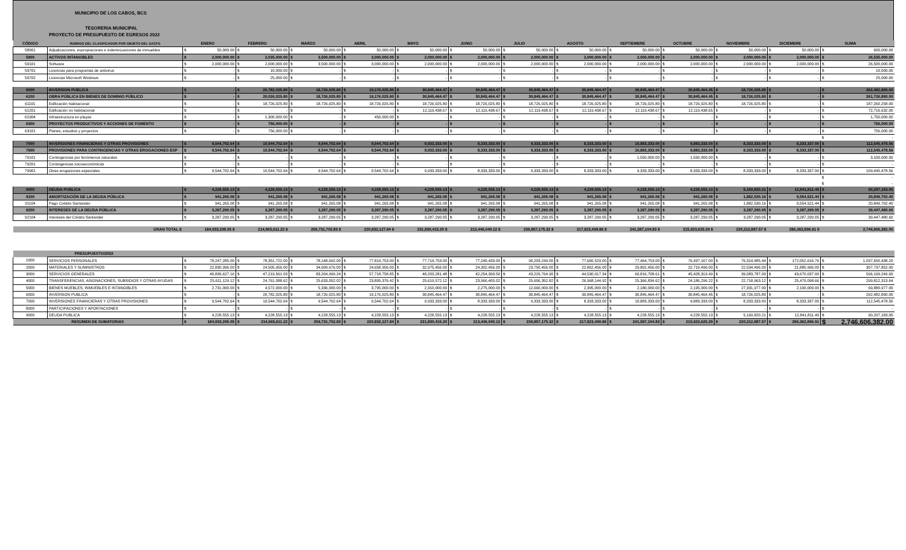MUNICIPIO DE LOS CABOS, BCS
TESORERIA MUNICIPAL
PROYECTO DE PRESUPUESTO DE EGRESOS 2022
| CÓDIGO | RUBROS DEL CLASIFICADOR POR OBJETO DEL GASTO | ENERO | FEBRERO | MARZO | ABRIL | MAYO | JUNIO | JULIO | AGOSTO | SEPTIEMBRE | OCTUBRE | NOVIEMBRE | DICIEMBRE | SUMA |
| --- | --- | --- | --- | --- | --- | --- | --- | --- | --- | --- | --- | --- | --- | --- |
| 58901 | Adjudicaciones, expropiaciones e indemnizaciones de inmuebles | $ 50,000.00 | $ 50,000.00 | $ 50,000.00 | $ 50,000.00 | $ 50,000.00 | $ 50,000.00 | $ 50,000.00 | $ 50,000.00 | $ 50,000.00 | $ 50,000.00 | $ 50,000.00 | $ 50,000.00 | $ 600,000.00 |
| 5900 | ACTIVOS INTANGIBLES | $ 2,000,000.00 | $ 2,035,000.00 | $ 3,500,000.00 | $ 3,000,000.00 | $ 2,000,000.00 | $ 2,000,000.00 | $ 2,000,000.00 | $ 2,000,000.00 | $ 2,000,000.00 | $ 2,000,000.00 | $ 2,000,000.00 | $ 2,000,000.00 | $ 26,535,000.00 |
| 59101 | Software | $ 2,000,000.00 | $ 2,000,000.00 | $ 3,500,000.00 | $ 3,000,000.00 | $ 2,000,000.00 | $ 2,000,000.00 | $ 2,000,000.00 | $ 2,000,000.00 | $ 2,000,000.00 | $ 2,000,000.00 | $ 2,000,000.00 | $ 2,000,000.00 | $ 26,500,000.00 |
| 59701 | Licencias para programas de antivirus | $ - | $ 10,000.00 | $ - | $ - | $ - | $ - | $ - | $ - | $ - | $ - | $ - | $ - | $ 10,000.00 |
| 59702 | Licencias Microsoft Windows | $ - | $ 25,000.00 | $ - | $ - | $ - | $ - | $ - | $ - | $ - | $ - | $ - | $ - | $ 25,000.00 |
| 6000 | INVERSION PUBLICA | $ - | $ 20,782,025.80 | $ 18,726,025.80 | $ 19,176,025.80 | $ 30,845,464.47 | $ 30,845,464.47 | $ 30,845,464.47 | $ 30,845,464.47 | $ 30,845,464.47 | $ 30,845,464.45 | $ 18,726,025.80 | $ - | $ 262,482,890.00 |
| 6100 | OBRA PÚBLICA EN BIENES DE DOMINIO PÚBLICO | $ - | $ 20,026,025.80 | $ 18,726,025.80 | $ 19,176,025.80 | $ 30,845,464.47 | $ 30,845,464.47 | $ 30,845,464.47 | $ 30,845,464.47 | $ 30,845,464.47 | $ 30,845,464.45 | $ 18,726,025.80 | $ - | $ 261,726,890.00 |
| 61101 | Edificación habitacional | $ - | $ 18,726,025.80 | $ 18,726,025.80 | $ 18,726,025.80 | $ 18,726,025.80 | $ 18,726,025.80 | $ 18,726,025.80 | $ 18,726,025.80 | $ 18,726,025.80 | $ 18,726,025.80 | $ 18,726,025.80 | $ - | $ 187,260,258.00 |
| 61201 | Edificación no habitacional | $ - | $ - | $ - | $ - | $ 12,119,438.67 | $ 12,119,438.67 | $ 12,119,438.67 | $ 12,119,438.67 | $ 12,119,438.67 | $ 12,119,438.65 | $ - | $ - | $ 72,716,632.00 |
| 61904 | Infraestructura en playas | $ - | $ 1,300,000.00 | $ - | $ 450,000.00 | $ - | $ - | $ - | $ - | $ - | $ - | $ - | $ - | $ 1,750,000.00 |
| 6300 | PROYECTOS PRODUCTIVOS Y ACCIONES DE FOMENTO | $ - | $ 756,000.00 | $ - | $ - | $ - | $ - | $ - | $ - | $ - | $ - | $ - | $ - | $ 756,000.00 |
| 63101 | Planes, estudios y proyectos | $ - | $ 756,000.00 | $ - | $ - | $ - | $ - | $ - | $ - | $ - | $ - | $ - | $ - | $ 756,000.00 |
| | | | | | | | | | | | | | | $ - |
| 7000 | INVERSIONES FINANCIERAS Y OTRAS PROVISIONES | $ 9,544,702.64 | $ 10,544,702.64 | $ 9,544,702.64 | $ 9,544,702.64 | $ 9,933,333.00 | $ 8,333,333.00 | $ 9,333,333.00 | $ 8,333,333.00 | $ 10,883,333.00 | $ 9,883,333.00 | $ 8,333,333.00 | $ 8,333,337.00 | $ 112,545,478.56 |
| 7900 | PROVISIONES PARA CONTINGENCIAS Y OTRAS EROGACIONES ESP | $ 9,544,702.64 | $ 10,544,702.64 | $ 9,544,702.64 | $ 9,544,702.64 | $ 9,933,333.00 | $ 8,333,333.00 | $ 9,333,333.00 | $ 8,333,333.00 | $ 10,883,333.00 | $ 9,883,333.00 | $ 8,333,333.00 | $ 8,333,337.00 | $ 112,545,478.56 |
| 79101 | Contingencias por fenómenos naturales | $ - | $ - | $ - | $ - | $ - | $ - | $ - | $ - | $ 1,550,000.00 | $ 1,550,000.00 | $ - | $ - | $ 3,100,000.00 |
| 79201 | Contingencias socioeconómicas | $ - | $ - | $ - | $ - | $ - | $ - | $ - | $ - | $ - | $ - | $ - | $ - | $ - |
| 79901 | Otras erogaciones especiales | $ 9,544,702.64 | $ 10,544,702.64 | $ 9,544,702.64 | $ 9,544,702.64 | $ 9,933,333.00 | $ 8,333,333.00 | $ 9,333,333.00 | $ 8,333,333.00 | $ 9,333,333.00 | $ 8,333,333.00 | $ 8,333,333.00 | $ 8,333,337.00 | $ 109,445,478.56 |
| | | | | | | | | | | | | | | $ - |
| | | | | | | | | | | | | | | $ - |
| 9000 | DEUDA PUBLICA | $ 4,228,555.13 | $ 4,228,555.13 | $ 4,228,555.13 | $ 4,228,555.13 | $ 4,228,555.13 | $ 4,228,555.13 | $ 4,228,555.13 | $ 4,228,555.13 | $ 4,228,555.13 | $ 4,228,555.13 | $ 5,169,820.21 | $ 12,841,811.49 | $ 60,297,183.00 |
| 9100 | AMORTIZACIÓN DE LA DEUDA PÚBLICA | $ 941,265.08 | $ 941,265.08 | $ 941,265.08 | $ 941,265.08 | $ 941,265.08 | $ 941,265.08 | $ 941,265.08 | $ 941,265.08 | $ 941,265.08 | $ 941,265.08 | $ 1,882,530.16 | $ 9,554,521.44 | $ 20,849,702.40 |
| 91104 | Pago Crédito Santander | $ 941,265.08 | $ 941,265.08 | $ 941,265.08 | $ 941,265.08 | $ 941,265.08 | $ 941,265.08 | $ 941,265.08 | $ 941,265.08 | $ 941,265.08 | $ 941,265.08 | $ 1,882,530.16 | $ 9,554,521.44 | $ 20,849,702.40 |
| 9200 | INTERESES DE LA DEUDA PÚBLICA | $ 3,287,290.05 | $ 3,287,290.05 | $ 3,287,290.05 | $ 3,287,290.05 | $ 3,287,290.05 | $ 3,287,290.05 | $ 3,287,290.05 | $ 3,287,290.05 | $ 3,287,290.05 | $ 3,287,290.05 | $ 3,287,290.05 | $ 3,287,290.05 | $ 39,447,480.60 |
| 92104 | Intereses del Crédito Santander | $ 3,287,290.05 | $ 3,287,290.05 | $ 3,287,290.05 | $ 3,287,290.05 | $ 3,287,290.05 | $ 3,287,290.05 | $ 3,287,290.05 | $ 3,287,290.05 | $ 3,287,290.05 | $ 3,287,290.05 | $ 3,287,290.05 | $ 3,287,290.05 | $ 39,447,480.60 |
| | GRAN TOTAL $ | 184,033,295.05 $ | 214,965,611.22 $ | 259,731,702.83 $ | 220,832,127.84 $ | 231,830,415.20 $ | 213,446,040.12 $ | 239,857,175.32 $ | 217,823,499.86 $ | 241,587,104.83 $ | 215,923,625.29 $ | 220,212,887.57 $ | 286,362,896.91 $ | 2,746,606,382.00 |
| | PRESUPUESTO/2022 | | | | | | | | | | | | | |
| 1000 | SERVICIOS PERSONALES | $ 78,247,285.00 | $ 78,351,722.00 | $ 78,148,692.00 | $ 77,814,753.00 | $ 77,714,753.00 | $ 77,240,433.00 | $ 90,203,249.00 | $ 77,660,529.00 | $ 77,464,753.00 | $ 76,437,167.00 | $ 76,314,485.44 | $ 172,052,616.76 | $ 1,037,650,438.20 |
| 2000 | MATERIALES Y SUMINISTROS | $ 22,830,996.00 | $ 24,505,956.00 | $ 34,909,676.00 | $ 24,658,956.00 | $ 32,975,456.00 | $ 24,302,456.00 | $ 23,750,456.00 | $ 22,862,456.00 | $ 29,801,456.00 | $ 22,719,496.00 | $ 22,534,496.00 | $ 21,885,996.00 | $ 307,737,852.00 |
| 3000 | SERVICIOS GENERALES | $ 40,839,627.16 | $ 47,219,561.03 | $ 83,204,999.24 | $ 57,718,758.85 | $ 48,203,281.48 | $ 42,254,393.50 | $ 43,229,764.90 | $ 44,530,017.34 | $ 60,816,708.61 | $ 45,428,313.49 | $ 39,083,787.00 | $ 43,670,037.00 | $ 596,199,249.60 |
| 4000 | TRANSFERENCIAS, ASIGNACIONES, SUBSIDIOS Y OTRAS AYUDAS | $ 25,611,129.12 | $ 24,761,088.62 | $ 25,633,052.02 | $ 23,895,376.42 | $ 25,619,572.12 | $ 23,966,405.02 | $ 25,606,352.82 | $ 26,968,144.92 | $ 25,366,834.62 | $ 24,186,296.22 | $ 22,718,963.12 | $ 25,479,098.66 | $ 299,812,313.64 |
| 5000 | BIENES MUEBLES, INMUEBLES E INTANGIBLES | $ 2,731,000.00 | $ 4,572,000.00 | $ 5,336,000.00 | $ 3,795,000.00 | $ 2,310,000.00 | $ 2,275,000.00 | $ 12,660,000.00 | $ 2,395,000.00 | $ 2,180,000.00 | $ 2,195,000.00 | $ 27,331,977.00 | $ 2,100,000.00 | $ 69,880,977.00 |
| 6000 | INVERSION PUBLICA | $ - | $ 20,782,025.80 | $ 18,726,025.80 | $ 19,176,025.80 | $ 30,845,464.47 | $ 30,845,464.47 | $ 30,845,464.47 | $ 30,845,464.47 | $ 30,845,464.47 | $ 30,845,464.45 | $ 18,726,025.80 | $ - | $ 262,482,890.00 |
| 7000 | INVERSIONES FINANCIERAS Y OTRAS PROVISIONES | $ 9,544,702.64 | $ 10,544,702.64 | $ 9,544,702.64 | $ 9,544,702.64 | $ 9,933,333.00 | $ 8,333,333.00 | $ 9,333,333.00 | $ 8,333,333.00 | $ 10,883,333.00 | $ 9,883,333.00 | $ 8,333,333.00 | $ 8,333,337.00 | $ 112,545,478.56 |
| 8000 | PARTICIPACIONES Y APORTACIONES | $ - | $ - | $ - | $ - | $ - | $ - | $ - | $ - | $ - | $ - | $ - | $ - | $ - |
| 9000 | DEUDA PUBLICA | $ 4,228,555.13 | $ 4,228,555.13 | $ 4,228,555.13 | $ 4,228,555.13 | $ 4,228,555.13 | $ 4,228,555.13 | $ 4,228,555.13 | $ 4,228,555.13 | $ 4,228,555.13 | $ 4,228,555.13 | $ 5,169,820.21 | $ 12,841,811.49 | $ 60,297,183.00 |
| RESUMEN DE SUMATORIAS | | $ 184,033,295.05 | $ 214,965,611.22 | $ 259,731,702.83 | $ 220,832,127.84 | $ 231,830,415.20 | $ 213,446,040.12 | $ 239,857,175.32 | $ 217,823,499.86 | $ 241,587,104.83 | $ 215,923,625.29 | $ 220,212,887.57 | $ 286,362,896.91 | $ 2,746,606,382.00 |